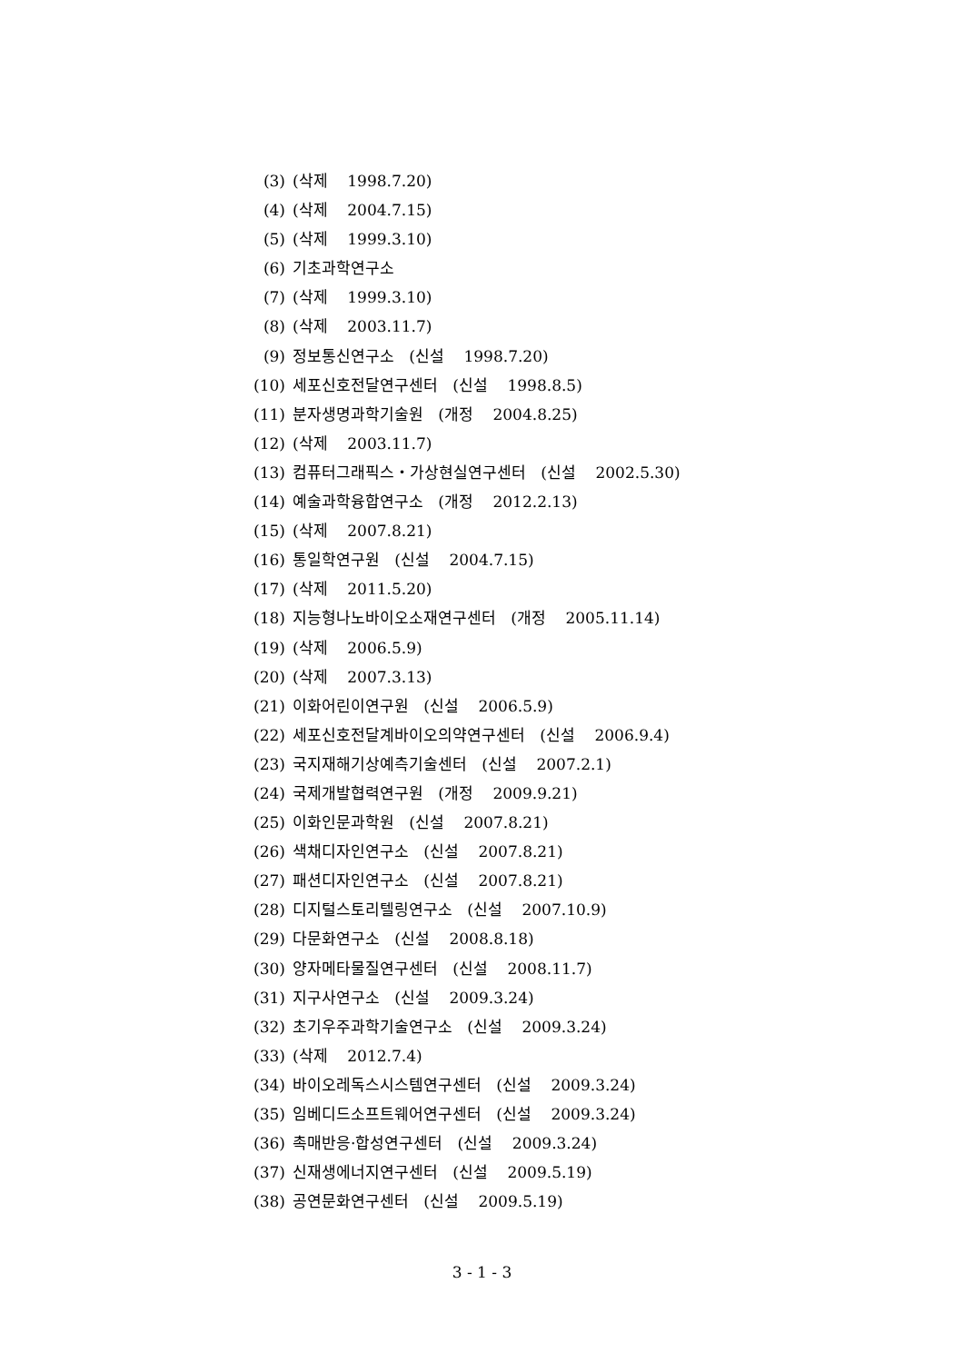(3) (삭제 1998.7.20)
(4) (삭제 2004.7.15)
(5) (삭제 1999.3.10)
(6) 기초과학연구소
(7) (삭제 1999.3.10)
(8) (삭제 2003.11.7)
(9) 정보통신연구소 (신설 1998.7.20)
(10) 세포신호전달연구센터 (신설 1998.8.5)
(11) 분자생명과학기술원 (개정 2004.8.25)
(12) (삭제 2003.11.7)
(13) 컴퓨터그래픽스・가상현실연구센터 (신설 2002.5.30)
(14) 예술과학융합연구소 (개정 2012.2.13)
(15) (삭제 2007.8.21)
(16) 통일학연구원 (신설 2004.7.15)
(17) (삭제 2011.5.20)
(18) 지능형나노바이오소재연구센터 (개정 2005.11.14)
(19) (삭제 2006.5.9)
(20) (삭제 2007.3.13)
(21) 이화어린이연구원 (신설 2006.5.9)
(22) 세포신호전달계바이오의약연구센터 (신설 2006.9.4)
(23) 국지재해기상예측기술센터 (신설 2007.2.1)
(24) 국제개발협력연구원 (개정 2009.9.21)
(25) 이화인문과학원 (신설 2007.8.21)
(26) 색채디자인연구소 (신설 2007.8.21)
(27) 패션디자인연구소 (신설 2007.8.21)
(28) 디지털스토리텔링연구소 (신설 2007.10.9)
(29) 다문화연구소 (신설 2008.8.18)
(30) 양자메타물질연구센터 (신설 2008.11.7)
(31) 지구사연구소 (신설 2009.3.24)
(32) 초기우주과학기술연구소 (신설 2009.3.24)
(33) (삭제 2012.7.4)
(34) 바이오레독스시스템연구센터 (신설 2009.3.24)
(35) 임베디드소프트웨어연구센터 (신설 2009.3.24)
(36) 촉매반응·합성연구센터 (신설 2009.3.24)
(37) 신재생에너지연구센터 (신설 2009.5.19)
(38) 공연문화연구센터 (신설 2009.5.19)
3 - 1 - 3